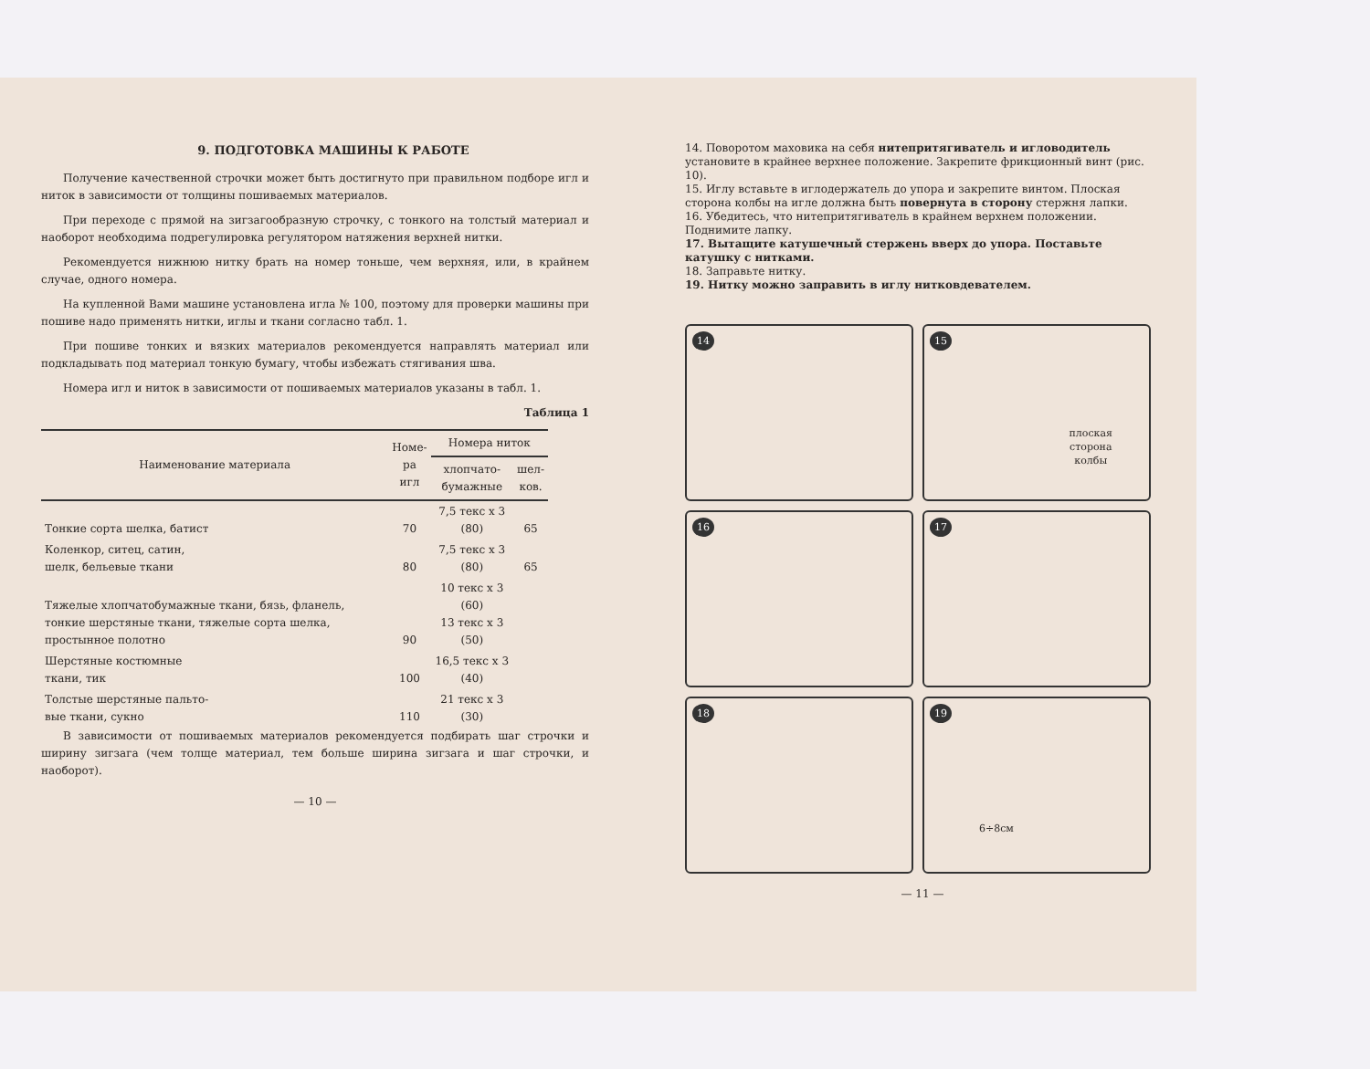9. ПОДГОТОВКА МАШИНЫ К РАБОТЕ
Получение качественной строчки может быть достигнуто при правильном подборе игл и ниток в зависимости от толщины пошиваемых материалов.
При переходе с прямой на зигзагообразную строчку, с тонкого на толстый материал и наоборот необходима подрегулировка регулятором натяжения верхней нитки.
Рекомендуется нижнюю нитку брать на номер тоньше, чем верхняя, или, в крайнем случае, одного номера.
На купленной Вами машине установлена игла № 100, поэтому для проверки машины при пошиве надо применять нитки, иглы и ткани согласно табл. 1.
При пошиве тонких и вязких материалов рекомендуется направлять материал или подкладывать под материал тонкую бумагу, чтобы избежать стягивания шва.
Номера игл и ниток в зависимости от пошиваемых материалов указаны в табл. 1.
Таблица 1
| Наименование материала | Номе- ра игл | Номера ниток | |
| --- | --- | --- | --- |
| | | хлопчато- бумажные | шел- ков. |
| Тонкие сорта шелка, батист | 70 | 7,5 текс х 3 (80) | 65 |
| Коленкор, ситец, сатин, шелк, бельевые ткани | 80 | 7,5 текс х 3 (80) | 65 |
| Тяжелые хлопчатобумажные ткани, бязь, фланель, тонкие шерстяные ткани, тяжелые сорта шелка, простынное полотно | 90 | 10 текс х 3 (60) 13 текс х 3 (50) | |
| Шерстяные костюмные ткани, тик | 100 | 16,5 текс х 3 (40) | |
| Толстые шерстяные пальто- вые ткани, сукно | 110 | 21 текс х 3 (30) | |
В зависимости от пошиваемых материалов рекомендуется подбирать шаг строчки и ширину зигзага (чем толще материал, тем больше ширина зигзага и шаг строчки, и наоборот).
— 10 —
14. Поворотом маховика на себя нитепритягиватель и игловодитель установите в крайнее верхнее положение. Закрепите фрикционный винт (рис. 10).
15. Иглу вставьте в иглодержатель до упора и закрепите винтом. Плоская сторона колбы на игле должна быть повернута в сторону стержня лапки.
16. Убедитесь, что нитепритягиватель в крайнем верхнем положении. Поднимите лапку.
17. Вытащите катушечный стержень вверх до упора. Поставьте катушку с нитками.
18. Заправьте нитку.
19. Нитку можно заправить в иглу нитковдевателем.
14
15
плоская
сторона
колбы
16
17
18
19
6÷8см
— 11 —